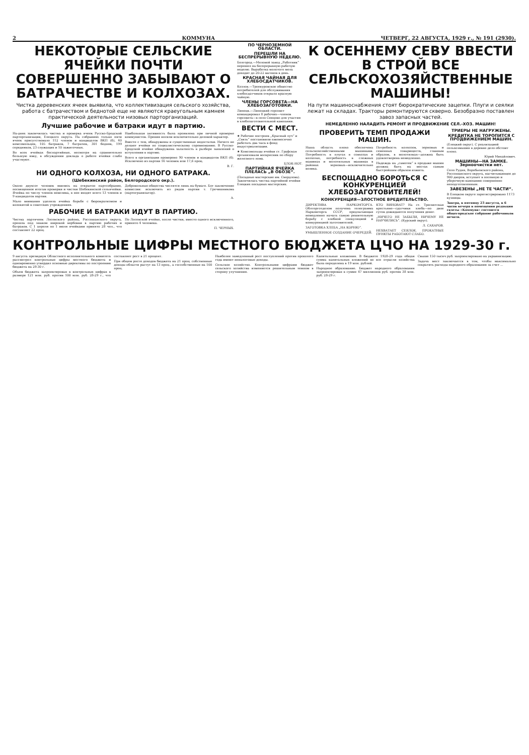2 КОММУНА ЧЕТВЕРГ, 22 АВГУСТА, 1929 г., № 191 (2930).
НЕКОТОРЫЕ СЕЛЬСКИЕ ЯЧЕЙКИ ПОЧТИ СОВЕРШЕННО ЗАБЫВАЮТ О БАТРАЧЕСТВЕ И КОЛХОЗАХ.
Чистка деревенских ячеек выявила, что коллективизация сельского хозяйства, работа с батрачеством и беднотой еще не являются краеугольным камнем практической деятельности низовых парторганизаций.
Лучшие рабочие и батраки идут в партию.
На-днях закончилась чистка и проверка ячеек Русско-Бродской парторганизации, Елецкого округа. На собраниях только пяти ячеек присутствовало 112 членов и кандидатов ВКП (б), 40 комсомольцев, 105 батраков, 7 батрачек, 301 бедняк, 199 середняков, 23 служащих и 10 зажиточных.
Во всех ячейках беспартийные, несмотря на сравнительно большую явку, в обсуждении доклада о работе ячейки слабо участвуют.
Наибольшая активность была проявлена при личной проверке коммунистов. Прения носили исключительно деловой характер.
Вместе с тем, обнаружены и существенные недостатки. Ничего не делают ячейки по социалистическому соревнованию. В Русско-Бродской ячейке обнаружена халатность в разборе заявлений о вступлении в партию.
Всего в организации проверено 90 членов и кандидатов ВКП (б). Исключено из партии 16 человек или 17,6 проц.
В. Г.
НИ ОДНОГО КОЛХОЗА, НИ ОДНОГО БАТРАКА.
(Шебекинский район, Белгородского окр.).
Около двухсот человек явились на открытое партсобрание, посвященное итогам проверки и чистки Шебекинской сельячейки. Ячейка по числу членов невелика, в нее входят всего 13 членов и 9 кандидатов партии.
Мало внимания уделяла ячейка борьбе с бюрократизмом и волокитой в советских учреждениях.
Добровольные общества числятся лишь на бумаге. Бот заключение комиссии: исключить из рядов партии т. Гречишникова (партогранизатор).
А.
РАБОЧИЕ И БАТРАКИ ИДУТ В ПАРТИЮ.
Чистка партячеек Лосевского района, Россошанского округа, прошла под знаком широкой вербовки в партию рабочих и батраков. С 1 апреля по 1 июля ячейками принято 28 чел., что составляет 22 проц.
По Лосевской ячейке, после чистки, вместо одного исключенного, принято 4 человека.
П. ЧЕРНЫХ.
ПО ЧЕРНОЗЕМНОЙ ОБЛАСТИ.
ПЕРЕШЛИ НА БЕСПРЕРЫВНУЮ НЕДЕЛЮ.
Белгород.—Меловой завод „Работник“ перешел на беспрерывную рабочую неделю. Выработка молотого мела доходит до 20-22 вагонов в день.
КРАСНАЯ ЧАЙНАЯ ДЛЯ ХЛЕБОСДАТЧИКОВ.
Козлов.—Троекуровское общество потребителей для обслуживания хлебосдатчиков открыло красную чайную.
ЧЛЕНЫ ГОРСОВЕТА—НА ХЛЕБОЗАГОТОВКИ.
Липецк.—Липецкий горсовет командировал 8 рабочих—членов горсовета—в село Сенцово для участия в хлебозаготовительной кампании.
ВЕСТИ С МЕСТ.
★ Рабочие построек „Красный луч“ и „Связь“ постановили ежемесячно работать два часа в фонд индустриализации.
★ Комсомольцы ячейки ст. Графская организовали воскресник по сбору железного лома.
БЛОК-НОТ.
ПАРТИЙНАЯ ЯЧЕЙКА ПЛЕЛАСЬ „В ОБОЗЕ“.
(Посадные мастерские им. Свердлова). Закончилась чистка партийной ячейки Елецких посадных мастерских.
К ОСЕННЕМУ СЕВУ ВВЕСТИ В СТРОЙ ВСЕ СЕЛЬСКОХОЗЯЙСТВЕННЫЕ МАШИНЫ!
На пути машиноснабжения стоят бюрократические зацепки. Плуги и сеялки лежат на складах. Тракторы ремонтируются скверно. Безобразно поставлен завоз запасных частей.
НЕМЕДЛЕННО НАЛАДИТЬ РЕМОНТ И ПРОДВИЖЕНИЕ СЕЛ.-ХОЗ. МАШИН!
ПРОВЕРИТЬ ТЕМП ПРОДАЖИ МАШИН.
Наша область плохо обеспечена сельскохозяйственными машинами. Потребность в плугах в совхозах и колхозах, потребность в сложных машинах и молотильных машинах в районах зерновых—исключительно велика.
Потребность колхозов, зерновых и семенных товариществ, главным образом, в молотилках—должна быть удовлетворена немедленно.
Надежда на „самотек“ в продаже машин должна быть на местах самым быстрейшим образом изжита.
БЕСПОЩАДНО БОРОТЬСЯ С КОНКУРЕНЦИЕЙ ХЛЕБОЗАГОТОВИТЕЛЕЙ!
КОНКУРЕНЦИЯ—ЗЛОСТНОЕ ВРЕДИТЕЛЬСТВО.
ДИРЕКТИВА НАРКОМТОРГА. Облторготделом получена телеграмма Наркомторга СССР, предлагающая немедленно начать самую решительную борьбу с хлебной спекуляцией и конкуренцией заготовителей.
ЗАГОТОВКА ХЛЕБА „НА КОРНЮ“.
УМЫШЛЕННОЕ СОЗДАНИЕ ОЧЕРЕДЕЙ.
КТО ВИНОВАТ? На ст. Тресвятская крестьяне—сдатчики хлеба—по двое суток дожидаются получения денег.
„НИЧЕГО НЕ ЗАБЫЛИ, НИЧЕМУ НЕ НАУЧИЛИСЬ“. (Курский округ).
Л. САХАРОВ.
НЕХВАТАЕТ СЕЯЛОК. ПРОКАТНЫЕ ПУНКТЫ РАБОТАЮТ СЛАБО.
ТРИЕРЫ НЕ НАГРУЖЕНЫ.
КРЕДИТКА НЕ ТОРОПИТСЯ С ПРОДВИЖЕНИЕМ МАШИН.
(Елецкий округ). С реализацией сельхозмашин в деревне дело обстоит плохо.
Юрий Михайлович.
МАШИНЫ—НА ЗАМКЕ. Зерноочистки нет.
Село Рудня, Воробьевского района, Россошанского округа, насчитывающее до 900 дворов, вступает в посевную и уборочную кампанию совершенно неподготовленным.
ЗАВЕЗЕНЫ „НЕ ТЕ ЧАСТИ“.
В Елецком округе зарегистрировано 1173 кузницы.
Завтра, в пятницу 23 августа, в 6 часов вечера в помещении редакции газеты «Коммуна» состоится общегородское собрание рабочников печати.
КОНТРОЛЬНЫЕ ЦИФРЫ МЕСТНОГО БЮДЖЕТА ЦЧО НА 1929-30 г.
9 августа президиум Областного исполнительного комитета рассмотрел контрольные цифры местного бюджета и одновременно утвердил основные директивы по построению бюджета на 29-30 г.
Объем бюджета запроектирован в контрольных цифрах в размере 121 млн. руб. против 100 млн. руб. 28-29 г., что составляет рост в 21 процент.
При общем росте доходов бюджета на 21 проц. собственные доходы области растут на 13 проц., а госсобственные на 100 проц.
Наиболее замедленный рост поступлений против прошлого года имеют неналоговые доходы.
Сельское хозяйство. Контрольными цифрами бюджет сельского хозяйства изменяется решительным темпом в сторону улучшения.
Капитальные вложения. В бюджете 1928-29 года общая сумма капитальных вложений во все отрасли хозяйства была определена в 19 млн. рублей.
Народное образование. Бюджет народного образования запроектирован в сумме 47 миллионов руб. против 38 млн. руб. 28-29 г.
Свыше 150 тысяч руб. запроектировано на украинизацию.
Задача мест заключается в том, чтобы максимально сократить расходы народного образования за счет ...